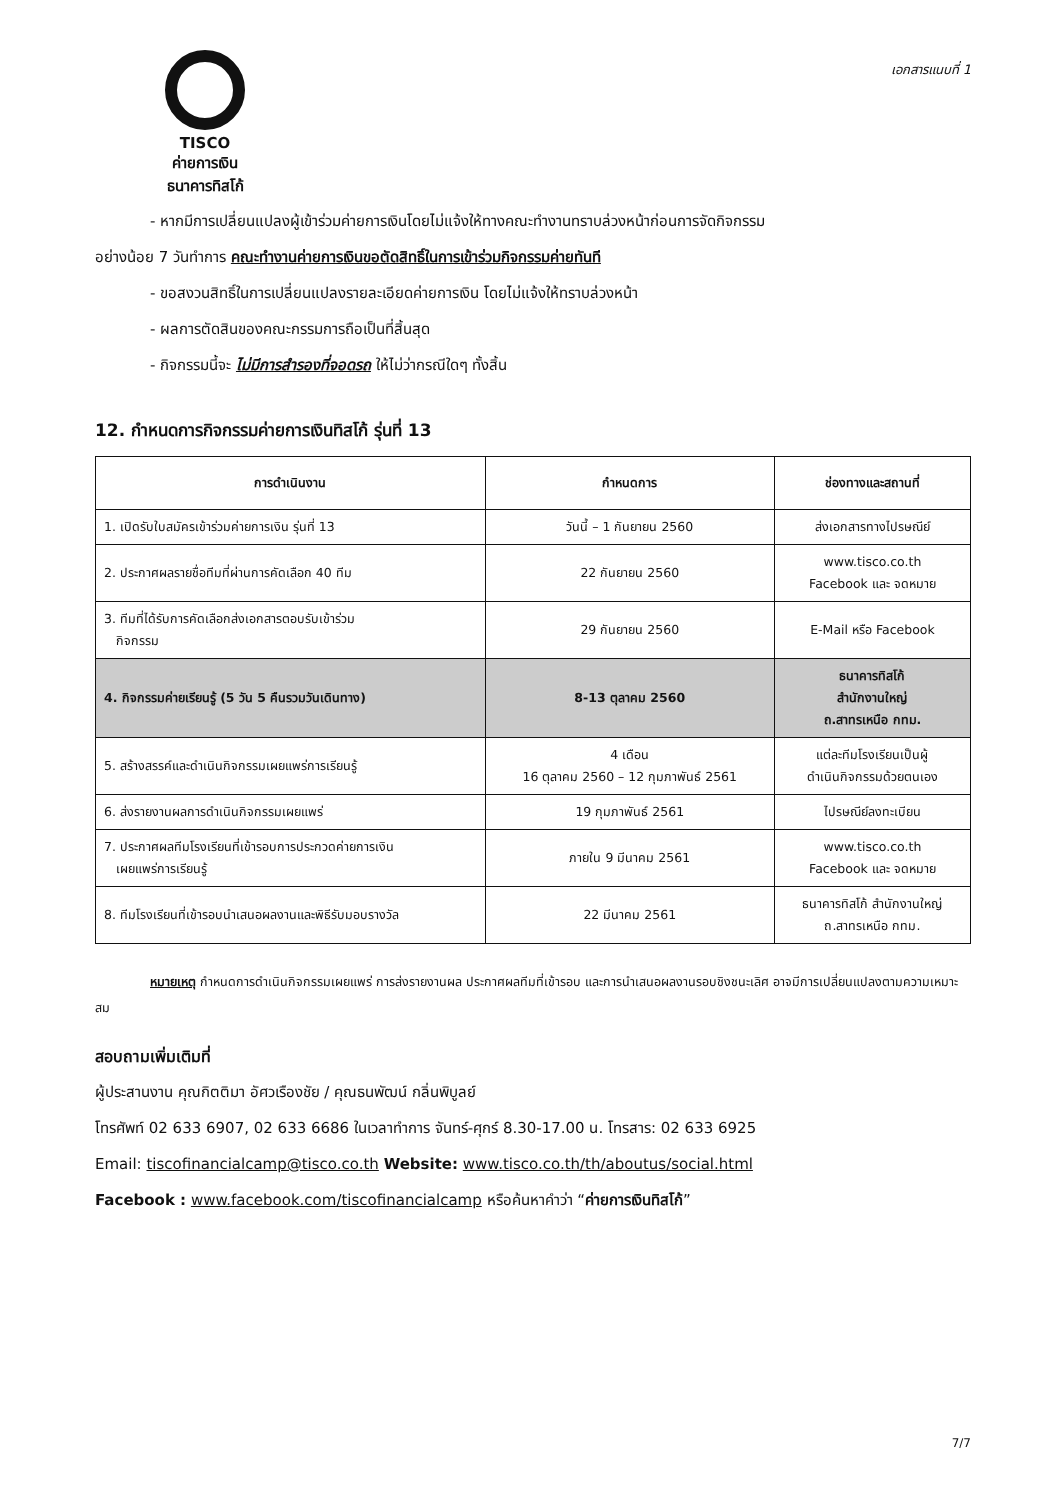TISCO
ค่ายการเงิน
ธนาคารทิสโก้
เอกสารแนบที่ 1
- หากมีการเปลี่ยนแปลงผู้เข้าร่วมค่ายการเงินโดยไม่แจ้งให้ทางคณะทำงานทราบล่วงหน้าก่อนการจัดกิจกรรม
อย่างน้อย 7 วันทำการ คณะทำงานค่ายการเงินขอตัดสิทธิ์ในการเข้าร่วมกิจกรรมค่ายทันที
- ขอสงวนสิทธิ์ในการเปลี่ยนแปลงรายละเอียดค่ายการเงิน โดยไม่แจ้งให้ทราบล่วงหน้า
- ผลการตัดสินของคณะกรรมการถือเป็นที่สิ้นสุด
- กิจกรรมนี้จะ ไม่มีการสำรองที่จอดรถ ให้ไม่ว่ากรณีใดๆ ทั้งสิ้น
12. กำหนดการกิจกรรมค่ายการเงินทิสโก้ รุ่นที่ 13
| การดำเนินงาน | กำหนดการ | ช่องทางและสถานที่ |
| --- | --- | --- |
| 1. เปิดรับใบสมัครเข้าร่วมค่ายการเงิน รุ่นที่ 13 | วันนี้ – 1 กันยายน 2560 | ส่งเอกสารทางไปรษณีย์ |
| 2. ประกาศผลรายชื่อทีมที่ผ่านการคัดเลือก 40 ทีม | 22 กันยายน 2560 | www.tisco.co.th Facebook และ จดหมาย |
| 3. ทีมที่ได้รับการคัดเลือกส่งเอกสารตอบรับเข้าร่วม กิจกรรม | 29 กันยายน 2560 | E-Mail หรือ Facebook |
| 4. กิจกรรมค่ายเรียนรู้ (5 วัน 5 คืนรวมวันเดินทาง) | 8-13 ตุลาคม 2560 | ธนาคารทิสโก้ สำนักงานใหญ่ ถ.สาทรเหนือ กทม. |
| 5. สร้างสรรค์และดำเนินกิจกรรมเผยแพร่การเรียนรู้ | 4 เดือน 16 ตุลาคม 2560 – 12 กุมภาพันธ์ 2561 | แต่ละทีมโรงเรียนเป็นผู้ ดำเนินกิจกรรมด้วยตนเอง |
| 6. ส่งรายงานผลการดำเนินกิจกรรมเผยแพร่ | 19 กุมภาพันธ์ 2561 | ไปรษณีย์ลงทะเบียน |
| 7. ประกาศผลทีมโรงเรียนที่เข้ารอบการประกวดค่ายการเงิน เผยแพร่การเรียนรู้ | ภายใน 9 มีนาคม 2561 | www.tisco.co.th Facebook และ จดหมาย |
| 8. ทีมโรงเรียนที่เข้ารอบนำเสนอผลงานและพิธีรับมอบรางวัล | 22 มีนาคม 2561 | ธนาคารทิสโก้ สำนักงานใหญ่ ถ.สาทรเหนือ กทม. |
หมายเหตุ กำหนดการดำเนินกิจกรรมเผยแพร่ การส่งรายงานผล ประกาศผลทีมที่เข้ารอบ และการนำเสนอผลงานรอบชิงชนะเลิศ อาจมีการเปลี่ยนแปลงตามความเหมาะสม
สอบถามเพิ่มเติมที่
ผู้ประสานงาน คุณกิตติมา อัศวเรืองชัย / คุณธนพัฒน์ กลิ่นพิบูลย์
โทรศัพท์ 02 633 6907, 02 633 6686 ในเวลาทำการ จันทร์-ศุกร์ 8.30-17.00 น. โทรสาร: 02 633 6925
Email: tiscofinancialcamp@tisco.co.th Website: www.tisco.co.th/th/aboutus/social.html
Facebook : www.facebook.com/tiscofinancialcamp หรือค้นหาคำว่า “ค่ายการเงินทิสโก้”
7/7